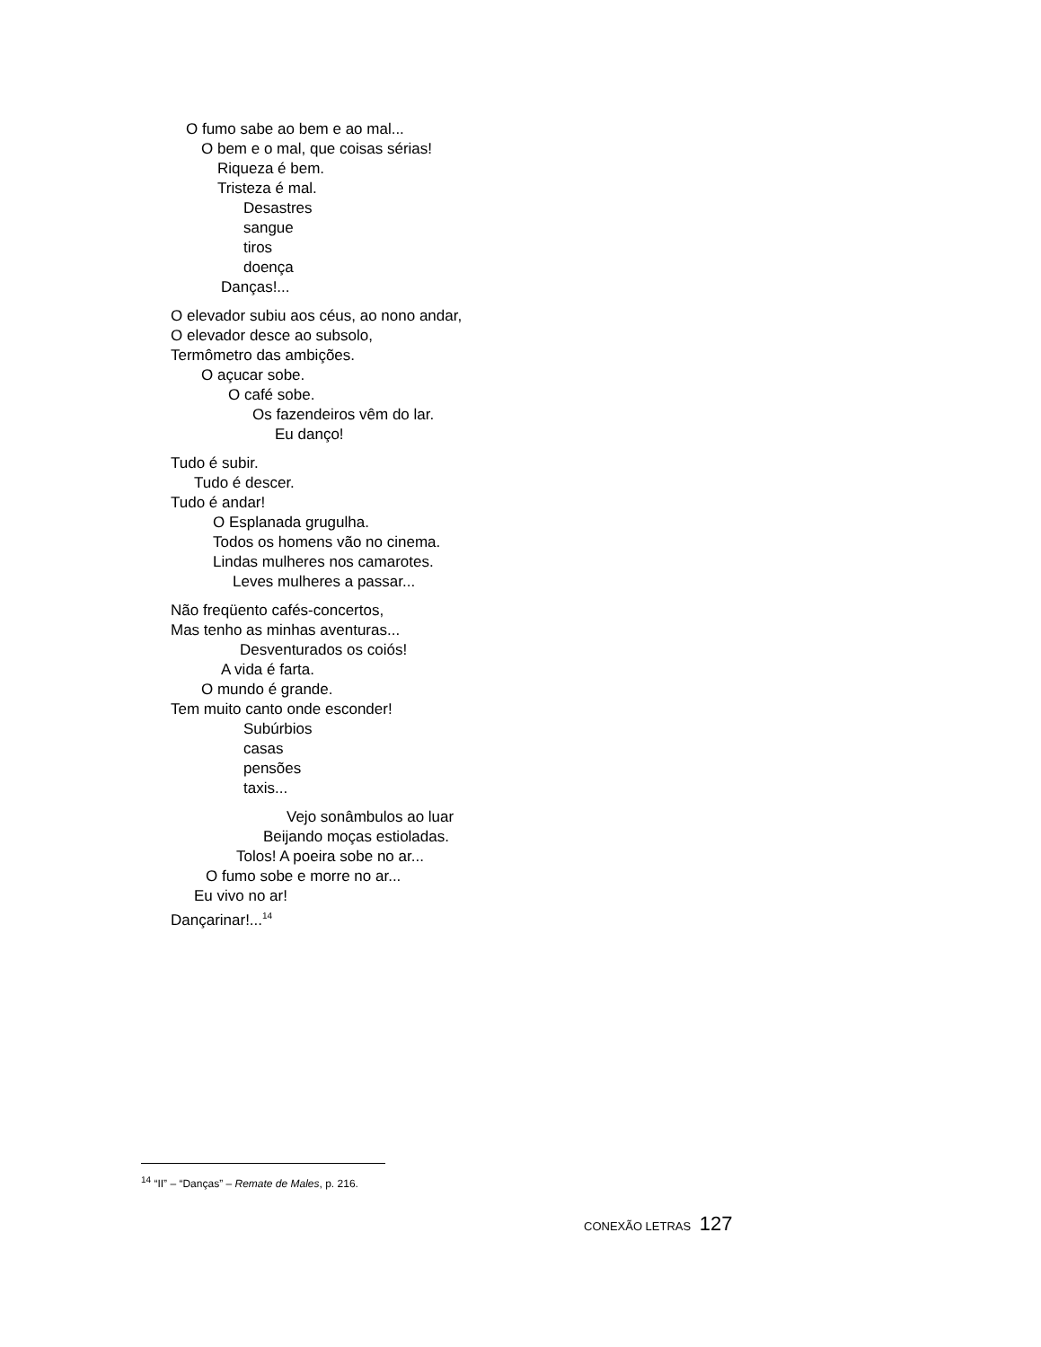O fumo sabe ao bem e ao mal...
O bem e o mal, que coisas sérias!
Riqueza é bem.
Tristeza é mal.
Desastres
sangue
tiros
doença
Danças!...
O elevador subiu aos céus, ao nono andar,
O elevador desce ao subsolo,
Termômetro das ambições.
O açucar sobe.
O café sobe.
Os fazendeiros vêm do lar.
Eu danço!
Tudo é subir.
Tudo é descer.
Tudo é andar!
O Esplanada grugulha.
Todos os homens vão no cinema.
Lindas mulheres nos camarotes.
Leves mulheres a passar...
Não freqüento cafés-concertos,
Mas tenho as minhas aventuras...
Desventurados os coiós!
A vida é farta.
O mundo é grande.
Tem muito canto onde esconder!
Subúrbios
casas
pensões
taxis...
Vejo sonâmbulos ao luar
Beijando moças estioladas.
Tolos! A poeira sobe no ar...
O fumo sobe e morre no ar...
Eu vivo no ar!
Dançarinar!...<sup>14</sup>
<sup>14</sup> “II” – “Danças” – Remate de Males, p. 216.
CONEXÃO LETRAS 127